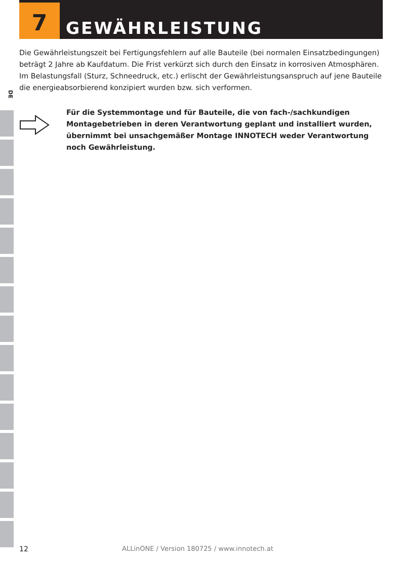7
GEWÄHRLEISTUNG
DE
Die Gewährleistungszeit bei Fertigungsfehlern auf alle Bauteile (bei normalen Einsatz­bedingungen) beträgt 2 Jahre ab Kaufdatum. Die Frist verkürzt sich durch den Einsatz in korrosiven Atmosphären.
Im Belastungsfall (Sturz, Schneedruck, etc.) erlischt der Gewährleistungsanspruch auf jene Bauteile die energieabsorbierend konzipiert wurden bzw. sich verformen.
Für die Systemmontage und für Bauteile, die von fach-/sachkundigen Montagebetrieben in deren Verantwortung geplant und installiert wurden, übernimmt bei unsachgemäßer Montage INNOTECH weder Verantwortung noch Gewährleistung.
12 ALLinONE / Version 180725 / www.innotech.at